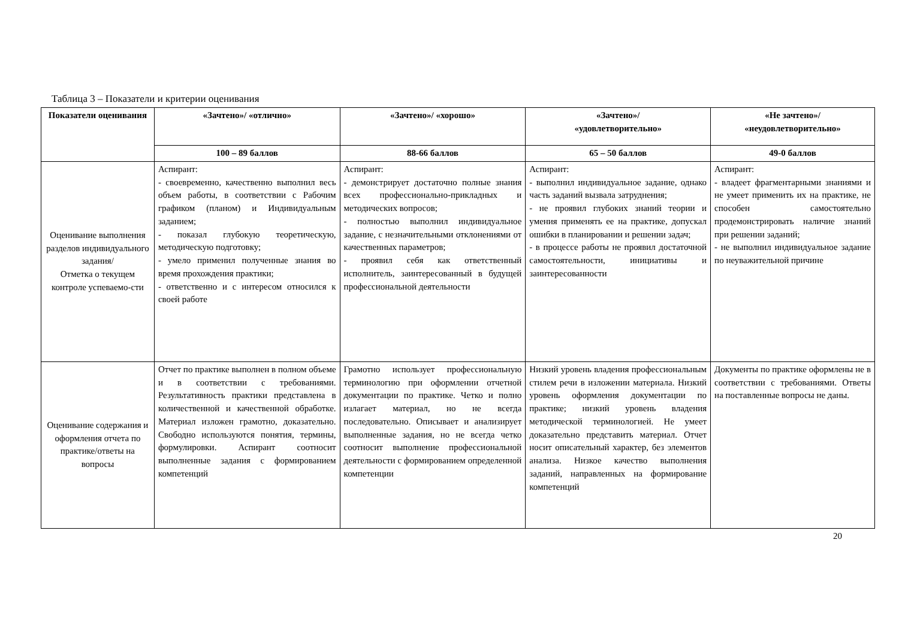Таблица 3 – Показатели и критерии оценивания
| Показатели оценивания | «Зачтено»/ «отлично» | «Зачтено»/ «хорошо» | «Зачтено»/ «удовлетворительно» | «Не зачтено»/ «неудовлетворительно» |
| --- | --- | --- | --- | --- |
| | 100 – 89 баллов | 88-66 баллов | 65 – 50 баллов | 49-0 баллов |
| Оценивание выполнения разделов индивидуального задания/ Отметка о текущем контроле успеваемо-сти | Аспирант: - своевременно, качественно выполнил весь объем работы, в соответствии с Рабочим графиком (планом) и Индивидуальным заданием; - показал глубокую теоретическую, методическую подготовку; - умело применил полученные знания во время прохождения практики; - ответственно и с интересом относился к своей работе | Аспирант: - демонстрирует достаточно полные знания всех профессионально-прикладных и методических вопросов; - полностью выполнил индивидуальное задание, с незначительными отклонениями от качественных параметров; - проявил себя как ответственный исполнитель, заинтересованный в будущей профессиональной деятельности | Аспирант: - выполнил индивидуальное задание, однако часть заданий вызвала затруднения; - не проявил глубоких знаний теории и умения применять ее на практике, допускал ошибки в планировании и решении задач; - в процессе работы не проявил достаточной самостоятельности, инициативы и заинтересованности | Аспирант: - владеет фрагментарными знаниями и не умеет применить их на практике, не способен самостоятельно продемонстрировать наличие знаний при решении заданий; - не выполнил индивидуальное задание по неуважительной причине |
| Оценивание содержания и оформления отчета по практике/ответы на вопросы | Отчет по практике выполнен в полном объеме и в соответствии с требованиями. Результативность практики представлена в количественной и качественной обработке. Материал изложен грамотно, доказательно. Свободно используются понятия, термины, формулировки. Аспирант соотносит выполненные задания с формированием компетенций | Грамотно использует профессиональную терминологию при оформлении отчетной документации по практике. Четко и полно излагает материал, но не всегда последовательно. Описывает и анализирует выполненные задания, но не всегда четко соотносит выполнение профессиональной деятельности с формированием определенной компетенции | Низкий уровень владения профессиональным стилем речи в изложении материала. Низкий уровень оформления документации по практике; низкий уровень владения методической терминологией. Не умеет доказательно представить материал. Отчет носит описательный характер, без элементов анализа. Низкое качество выполнения заданий, направленных на формирование компетенций | Документы по практике оформлены не в соответствии с требованиями. Ответы на поставленные вопросы не даны. |
20